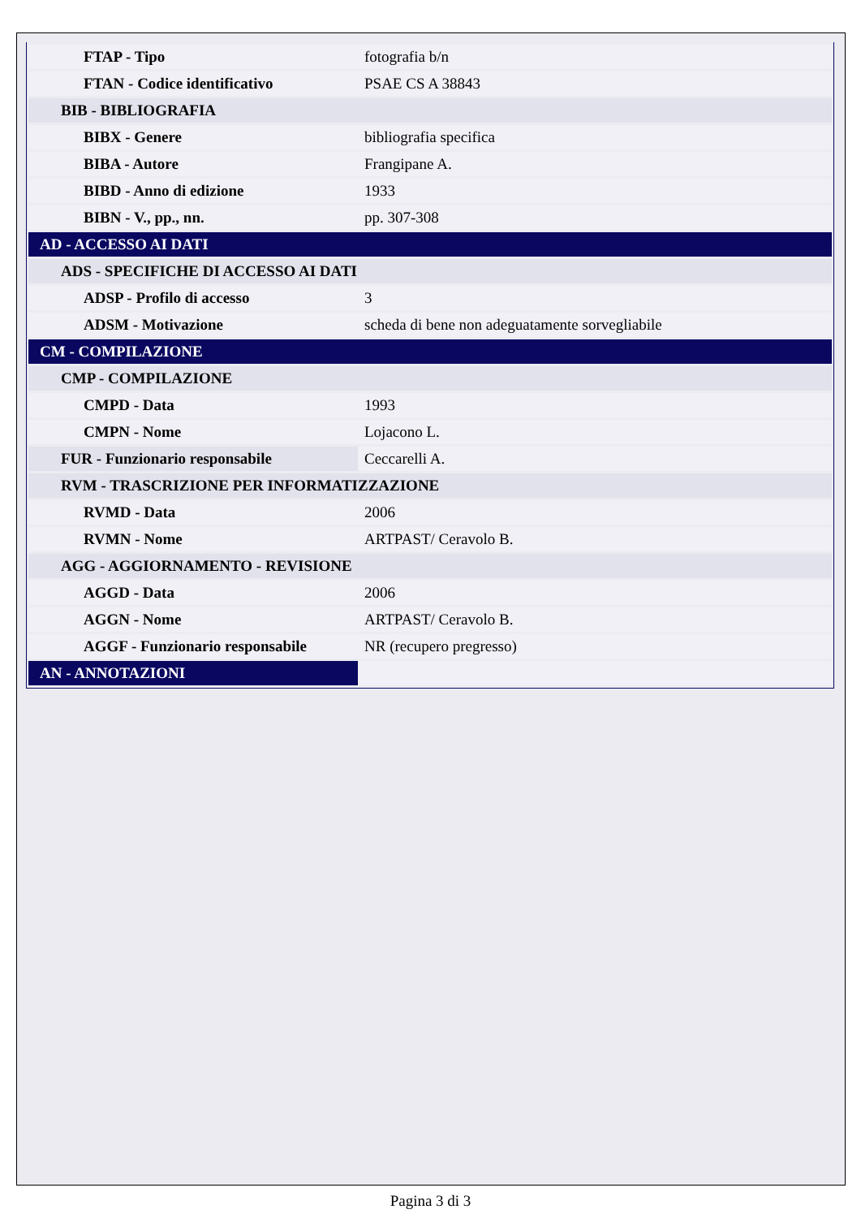| FTAP - Tipo | fotografia b/n |
| FTAN - Codice identificativo | PSAE CS A 38843 |
| BIB - BIBLIOGRAFIA | |
| BIBX - Genere | bibliografia specifica |
| BIBA - Autore | Frangipane A. |
| BIBD - Anno di edizione | 1933 |
| BIBN - V., pp., nn. | pp. 307-308 |
| AD - ACCESSO AI DATI | |
| ADS - SPECIFICHE DI ACCESSO AI DATI | |
| ADSP - Profilo di accesso | 3 |
| ADSM - Motivazione | scheda di bene non adeguatamente sorvegliabile |
| CM - COMPILAZIONE | |
| CMP - COMPILAZIONE | |
| CMPD - Data | 1993 |
| CMPN - Nome | Lojacono L. |
| FUR - Funzionario responsabile | Ceccarelli A. |
| RVM - TRASCRIZIONE PER INFORMATIZZAZIONE | |
| RVMD - Data | 2006 |
| RVMN - Nome | ARTPAST/ Ceravolo B. |
| AGG - AGGIORNAMENTO - REVISIONE | |
| AGGD - Data | 2006 |
| AGGN - Nome | ARTPAST/ Ceravolo B. |
| AGGF - Funzionario responsabile | NR (recupero pregresso) |
| AN - ANNOTAZIONI | |
Pagina 3 di 3